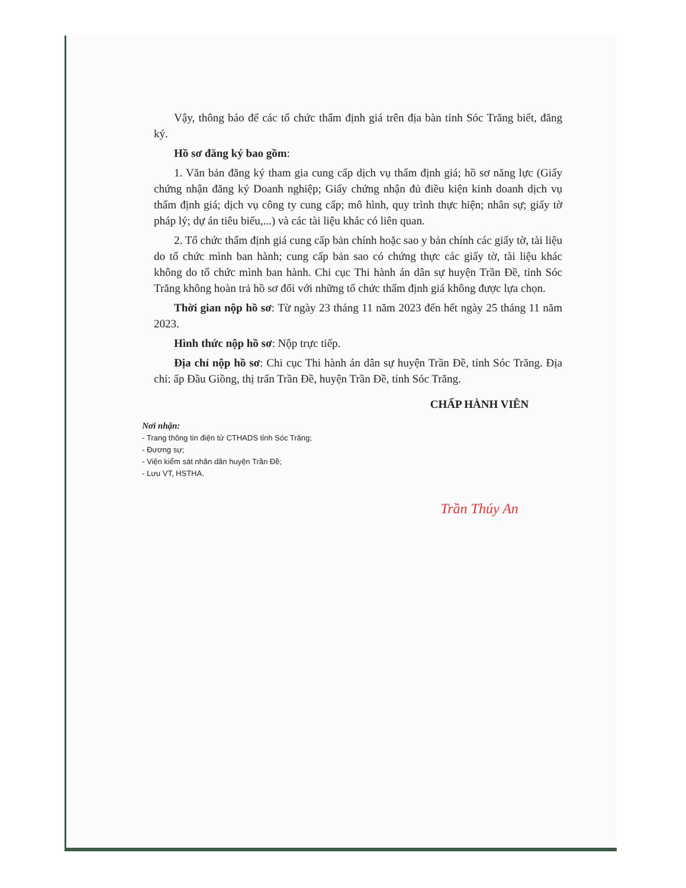Vậy, thông báo để các tổ chức thẩm định giá trên địa bàn tỉnh Sóc Trăng biết, đăng ký.
Hồ sơ đăng ký bao gồm:
1. Văn bản đăng ký tham gia cung cấp dịch vụ thẩm định giá; hồ sơ năng lực (Giấy chứng nhận đăng ký Doanh nghiệp; Giấy chứng nhận đủ điều kiện kinh doanh dịch vụ thẩm định giá; dịch vụ công ty cung cấp; mô hình, quy trình thực hiện; nhân sự; giấy tờ pháp lý; dự án tiêu biểu,...) và các tài liệu khác có liên quan.
2. Tổ chức thẩm định giá cung cấp bản chính hoặc sao y bản chính các giấy tờ, tài liệu do tổ chức mình ban hành; cung cấp bản sao có chứng thực các giấy tờ, tài liệu khác không do tổ chức mình ban hành. Chi cục Thi hành án dân sự huyện Trần Đề, tỉnh Sóc Trăng không hoàn trả hồ sơ đối với những tổ chức thẩm định giá không được lựa chọn.
Thời gian nộp hồ sơ: Từ ngày 23 tháng 11 năm 2023 đến hết ngày 25 tháng 11 năm 2023.
Hình thức nộp hồ sơ: Nộp trực tiếp.
Địa chỉ nộp hồ sơ: Chi cục Thi hành án dân sự huyện Trần Đề, tỉnh Sóc Trăng. Địa chỉ: ấp Đầu Giồng, thị trấn Trần Đề, huyện Trần Đề, tỉnh Sóc Trăng.
Nơi nhận:
- Trang thông tin điện tử CTHADS tỉnh Sóc Trăng;
- Đương sự;
- Viện kiểm sát nhân dân huyện Trần Đề;
- Lưu VT, HSTHA.
CHẤP HÀNH VIÊN
Trần Thúy An